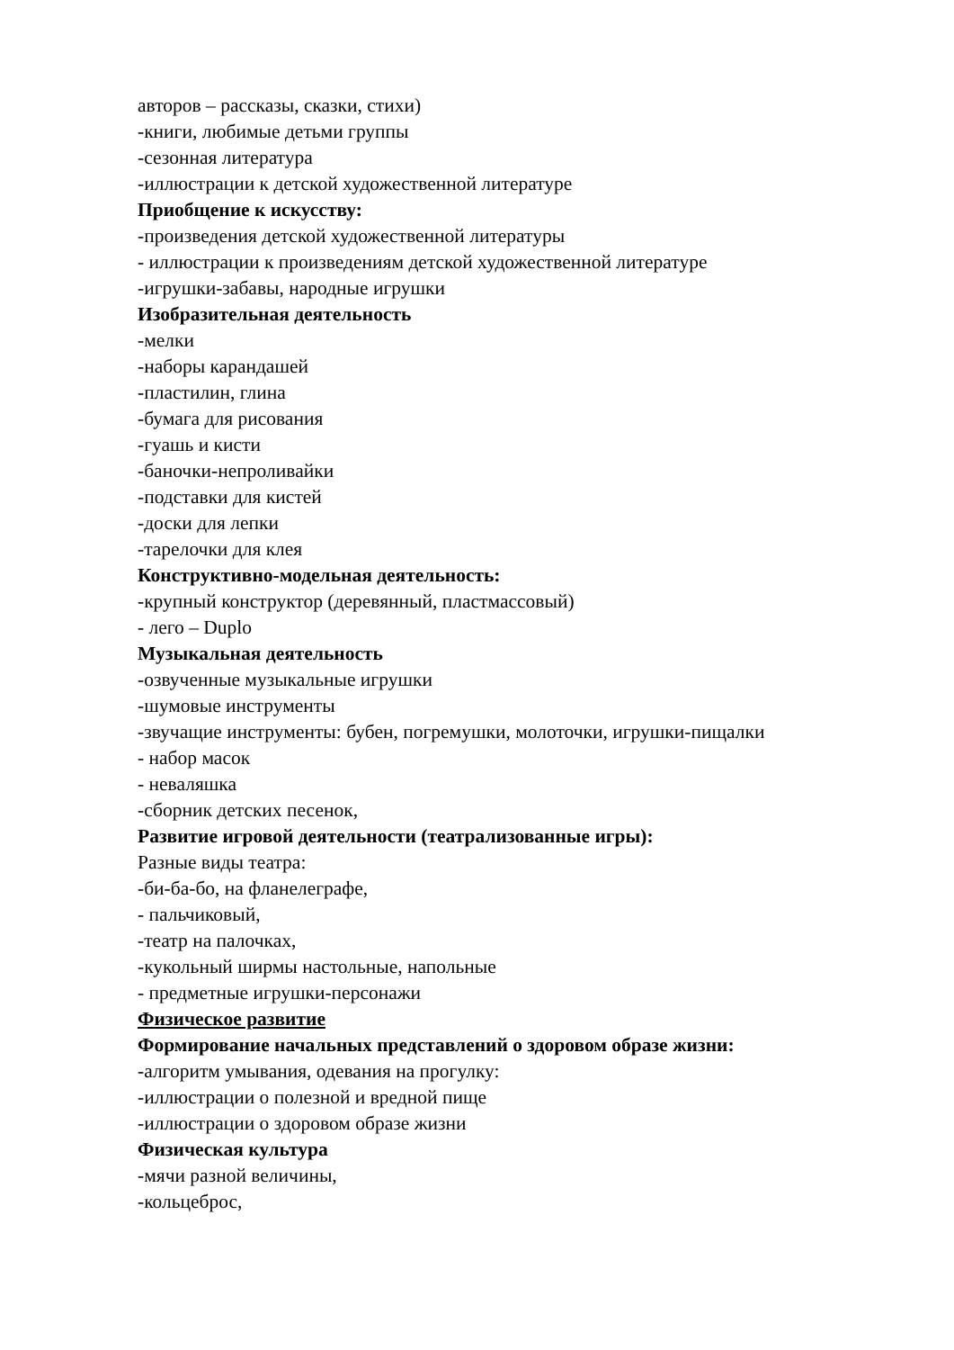авторов – рассказы, сказки, стихи)
-книги, любимые детьми группы
-сезонная литература
-иллюстрации к детской художественной литературе
Приобщение к искусству:
-произведения детской художественной литературы
- иллюстрации к произведениям детской художественной литературе
-игрушки-забавы, народные игрушки
Изобразительная деятельность
-мелки
-наборы карандашей
-пластилин, глина
-бумага для рисования
-гуашь и кисти
-баночки-непроливайки
-подставки для кистей
-доски для лепки
-тарелочки для клея
Конструктивно-модельная деятельность:
-крупный конструктор (деревянный, пластмассовый)
- лего – Duplo
Музыкальная деятельность
-озвученные музыкальные игрушки
-шумовые инструменты
-звучащие инструменты: бубен, погремушки, молоточки, игрушки-пищалки
- набор масок
- неваляшка
-сборник детских песенок,
Развитие игровой деятельности (театрализованные игры):
Разные виды театра:
-би-ба-бо, на фланелеграфе,
- пальчиковый,
-театр на палочках,
-кукольный ширмы настольные, напольные
- предметные игрушки-персонажи
Физическое развитие
Формирование начальных представлений о здоровом образе жизни:
-алгоритм умывания, одевания на прогулку:
-иллюстрации о полезной и вредной пище
-иллюстрации о здоровом образе жизни
Физическая культура
-мячи разной величины,
-кольцеброс,